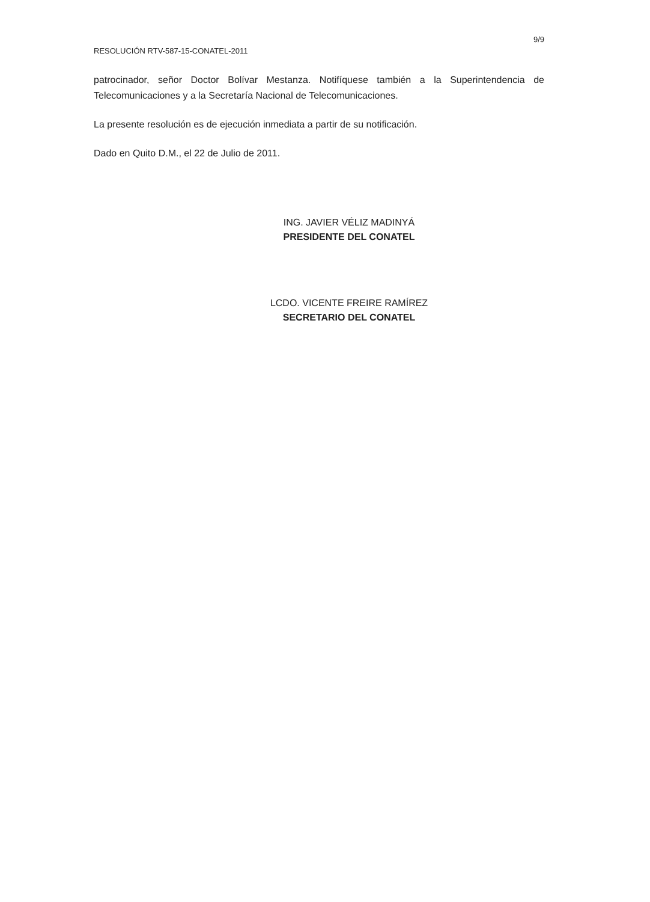9/9
RESOLUCIÓN RTV-587-15-CONATEL-2011
patrocinador, señor Doctor Bolívar Mestanza. Notifíquese también a la Superintendencia de Telecomunicaciones y a la Secretaría Nacional de Telecomunicaciones.
La presente resolución es de ejecución inmediata a partir de su notificación.
Dado en Quito D.M., el 22 de Julio de 2011.
ING. JAVIER VÉLIZ MADINYÁ
PRESIDENTE DEL CONATEL
LCDO. VICENTE FREIRE RAMÍREZ
SECRETARIO DEL CONATEL